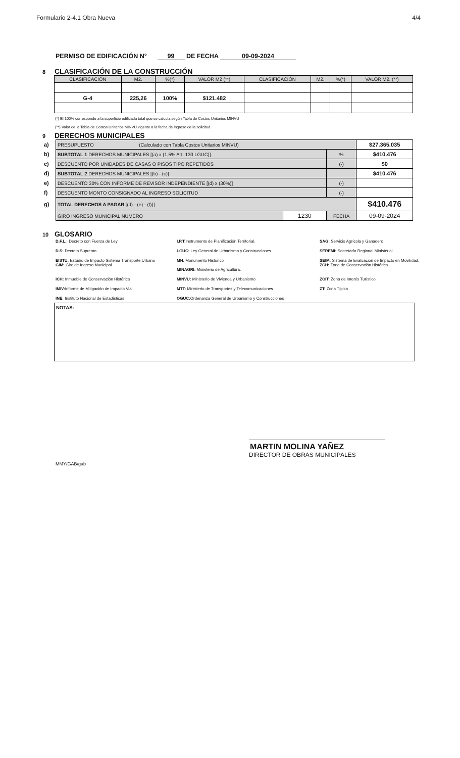Formulario 2-4.1 Obra Nueva 4/4
PERMISO DE EDIFICACIÓN N° 99 DE FECHA 09-09-2024
8 CLASIFICACIÓN DE LA CONSTRUCCIÓN
| CLASIFICACIÓN | M2. | %(*) | VALOR M2 (**) | CLASIFICACIÓN | M2. | %(*) | VALOR M2. (**) |
| --- | --- | --- | --- | --- | --- | --- | --- |
| G-4 | 225,26 | 100% | $121.482 | | | | |
(*) El 100% corresponde a la superficie edificada total que se calcula según Tabla de Costos Unitarios MINVU
(**) Valor de la Tabla de Costos Unitarios MINVU vigente a la fecha de ingreso de la solicitud.
9 DERECHOS MUNICIPALES
| a) | PRESUPUESTO (Calculado con Tabla Costos Unitarios MINVU) | | | $27.365.035 |
| b) | SUBTOTAL 1 DERECHOS MUNICIPALES [(a) x (1,5% Art. 130 LGUC)] | | % | $410.476 |
| c) | DESCUENTO POR UNIDADES DE CASAS O PISOS TIPO REPETIDOS | | (-) | $0 |
| d) | SUBTOTAL 2 DERECHOS MUNICIPALES [(b) - (c)] | | | $410.476 |
| e) | DESCUENTO 30% CON INFORME DE REVISOR INDEPENDIENTE [(d) x (30%)] | | (-) | |
| f) | DESCUENTO MONTO CONSIGNADO AL INGRESO SOLICITUD | | (-) | |
| g) | TOTAL DERECHOS A PAGAR [(d) - (e) - (f))] | | | $410.476 |
| | GIRO INGRESO MUNICIPAL NÚMERO | 1230 | FECHA | 09-09-2024 |
10 GLOSARIO
D.F.L.: Decreto con Fuerza de Ley
I.P.T: Instrumento de Planificación Territorial.
SAG: Servicio Agrícola y Ganadero
D.S: Decreto Supremo
LGUC: Ley General de Urbanismo y Construcciones
SEREMI: Secretaría Regional Ministerial
EISTU: Estudio de Impacto Sistema Transporte Urbano
GIM: Giro de Ingreso Municipal
MH: Monumento Histórico
MINAGRI: Ministerio de Agricultura.
SEIM: Sistema de Evaluación de Impacto en Movilidad.
ZCH: Zona de Conservación Histórica
ICH: Inmueble de Conservación Histórica
MINVU: Ministerio de Vivienda y Urbanismo
ZOIT: Zona de Interés Turístico
IMIV: Informe de Mitigación de Impacto Vial
MTT: Ministerio de Transportes y Telecomunicaciones
ZT: Zona Típica
INE: Instituto Nacional de Estadísticas
OGUC: Ordenanza General de Urbanismo y Construcciones
NOTAS:
MARTIN MOLINA YAÑEZ
DIRECTOR DE OBRAS MUNICIPALES
MMY/GAB/gab